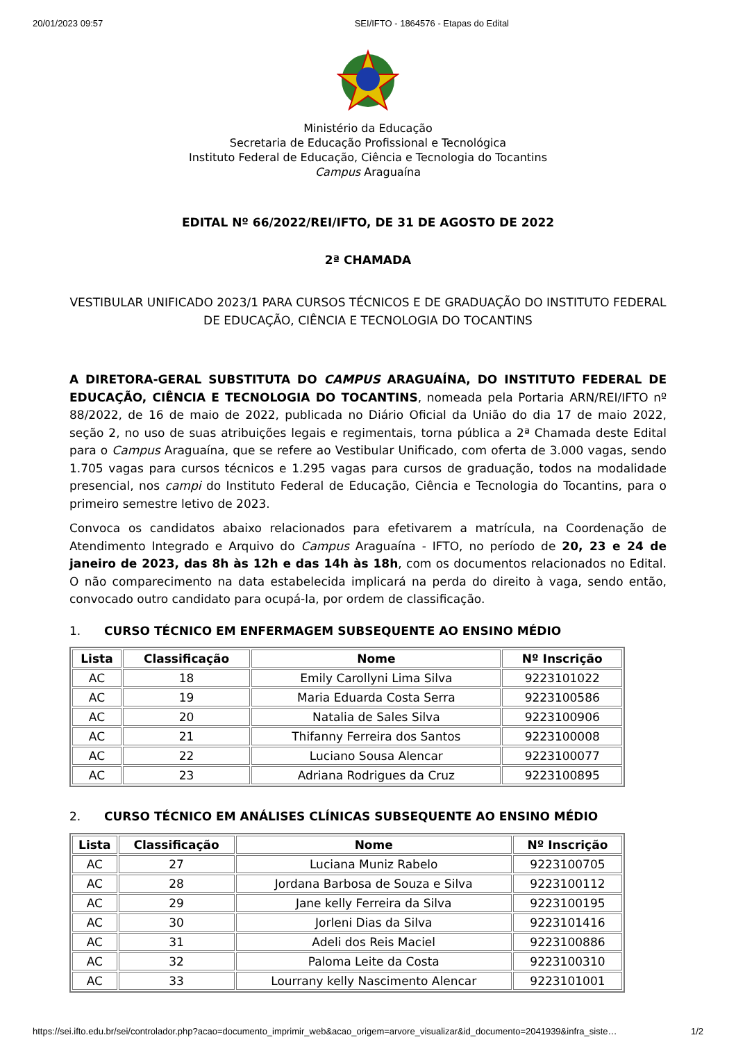20/01/2023 09:57 SEI/IFTO - 1864576 - Etapas do Edital
Ministério da Educação
Secretaria de Educação Profissional e Tecnológica
Instituto Federal de Educação, Ciência e Tecnologia do Tocantins
Campus Araguaína
EDITAL Nº 66/2022/REI/IFTO, DE 31 DE AGOSTO DE 2022
2ª CHAMADA
VESTIBULAR UNIFICADO 2023/1 PARA CURSOS TÉCNICOS E DE GRADUAÇÃO DO INSTITUTO FEDERAL DE EDUCAÇÃO, CIÊNCIA E TECNOLOGIA DO TOCANTINS
A DIRETORA-GERAL SUBSTITUTA DO CAMPUS ARAGUAÍNA, DO INSTITUTO FEDERAL DE EDUCAÇÃO, CIÊNCIA E TECNOLOGIA DO TOCANTINS, nomeada pela Portaria ARN/REI/IFTO nº 88/2022, de 16 de maio de 2022, publicada no Diário Oficial da União do dia 17 de maio 2022, seção 2, no uso de suas atribuições legais e regimentais, torna pública a 2ª Chamada deste Edital para o Campus Araguaína, que se refere ao Vestibular Unificado, com oferta de 3.000 vagas, sendo 1.705 vagas para cursos técnicos e 1.295 vagas para cursos de graduação, todos na modalidade presencial, nos campi do Instituto Federal de Educação, Ciência e Tecnologia do Tocantins, para o primeiro semestre letivo de 2023.
Convoca os candidatos abaixo relacionados para efetivarem a matrícula, na Coordenação de Atendimento Integrado e Arquivo do Campus Araguaína - IFTO, no período de 20, 23 e 24 de janeiro de 2023, das 8h às 12h e das 14h às 18h, com os documentos relacionados no Edital. O não comparecimento na data estabelecida implicará na perda do direito à vaga, sendo então, convocado outro candidato para ocupá-la, por ordem de classificação.
1. CURSO TÉCNICO EM ENFERMAGEM SUBSEQUENTE AO ENSINO MÉDIO
| Lista | Classificação | Nome | Nº Inscrição |
| --- | --- | --- | --- |
| AC | 18 | Emily Carollyni Lima Silva | 9223101022 |
| AC | 19 | Maria Eduarda Costa Serra | 9223100586 |
| AC | 20 | Natalia de Sales Silva | 9223100906 |
| AC | 21 | Thifanny Ferreira dos Santos | 9223100008 |
| AC | 22 | Luciano Sousa Alencar | 9223100077 |
| AC | 23 | Adriana Rodrigues da Cruz | 9223100895 |
2. CURSO TÉCNICO EM ANÁLISES CLÍNICAS SUBSEQUENTE AO ENSINO MÉDIO
| Lista | Classificação | Nome | Nº Inscrição |
| --- | --- | --- | --- |
| AC | 27 | Luciana Muniz Rabelo | 9223100705 |
| AC | 28 | Jordana Barbosa de Souza e Silva | 9223100112 |
| AC | 29 | Jane kelly Ferreira da Silva | 9223100195 |
| AC | 30 | Jorleni Dias da Silva | 9223101416 |
| AC | 31 | Adeli dos Reis Maciel | 9223100886 |
| AC | 32 | Paloma Leite da Costa | 9223100310 |
| AC | 33 | Lourrany kelly Nascimento Alencar | 9223101001 |
https://sei.ifto.edu.br/sei/controlador.php?acao=documento_imprimir_web&acao_origem=arvore_visualizar&id_documento=2041939&infra_siste… 1/2